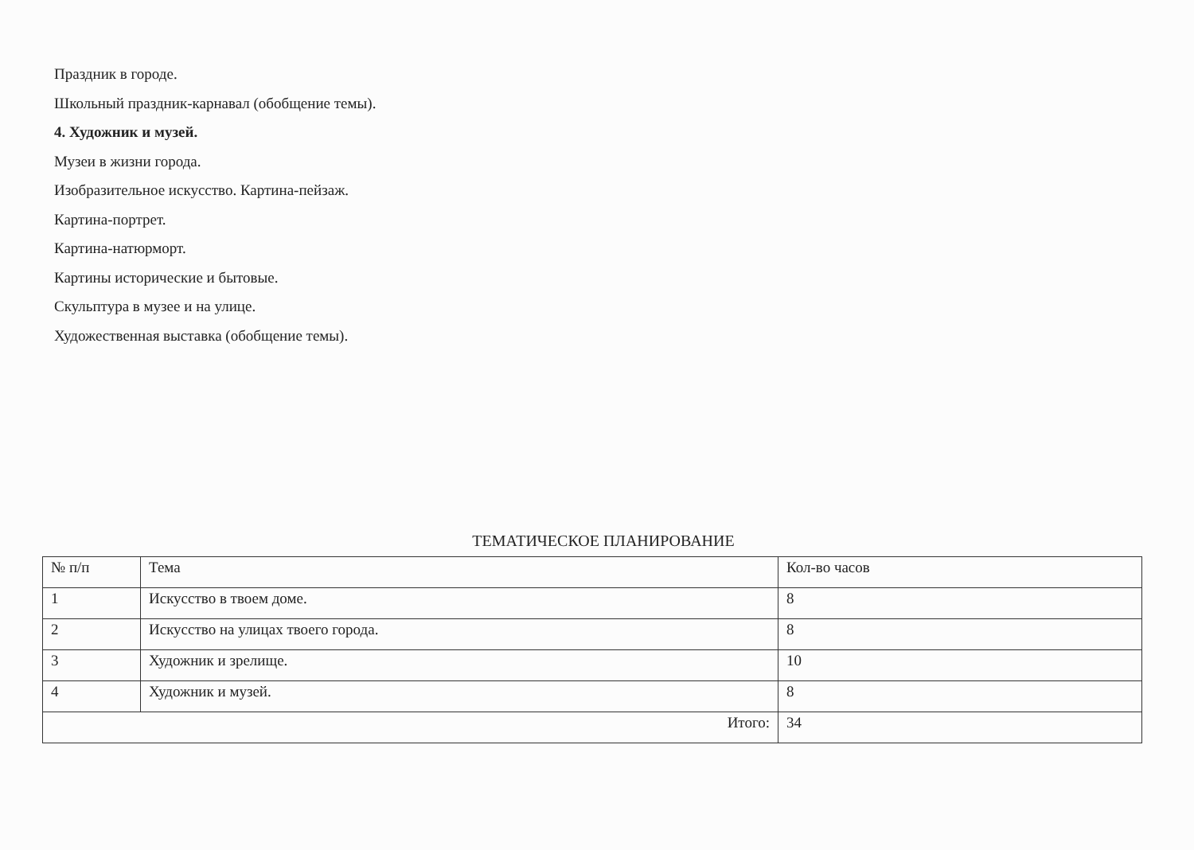Праздник в городе.
Школьный праздник-карнавал (обобщение темы).
4. Художник и музей.
Музеи в жизни города.
Изобразительное искусство. Картина-пейзаж.
Картина-портрет.
Картина-натюрморт.
Картины исторические и бытовые.
Скульптура в музее и на улице.
Художественная выставка (обобщение темы).
ТЕМАТИЧЕСКОЕ ПЛАНИРОВАНИЕ
| № п/п | Тема | Кол-во часов |
| 1 | Искусство в твоем доме. | 8 |
| 2 | Искусство на улицах твоего города. | 8 |
| 3 | Художник и зрелище. | 10 |
| 4 | Художник и музей. | 8 |
| Итого: | | 34 |